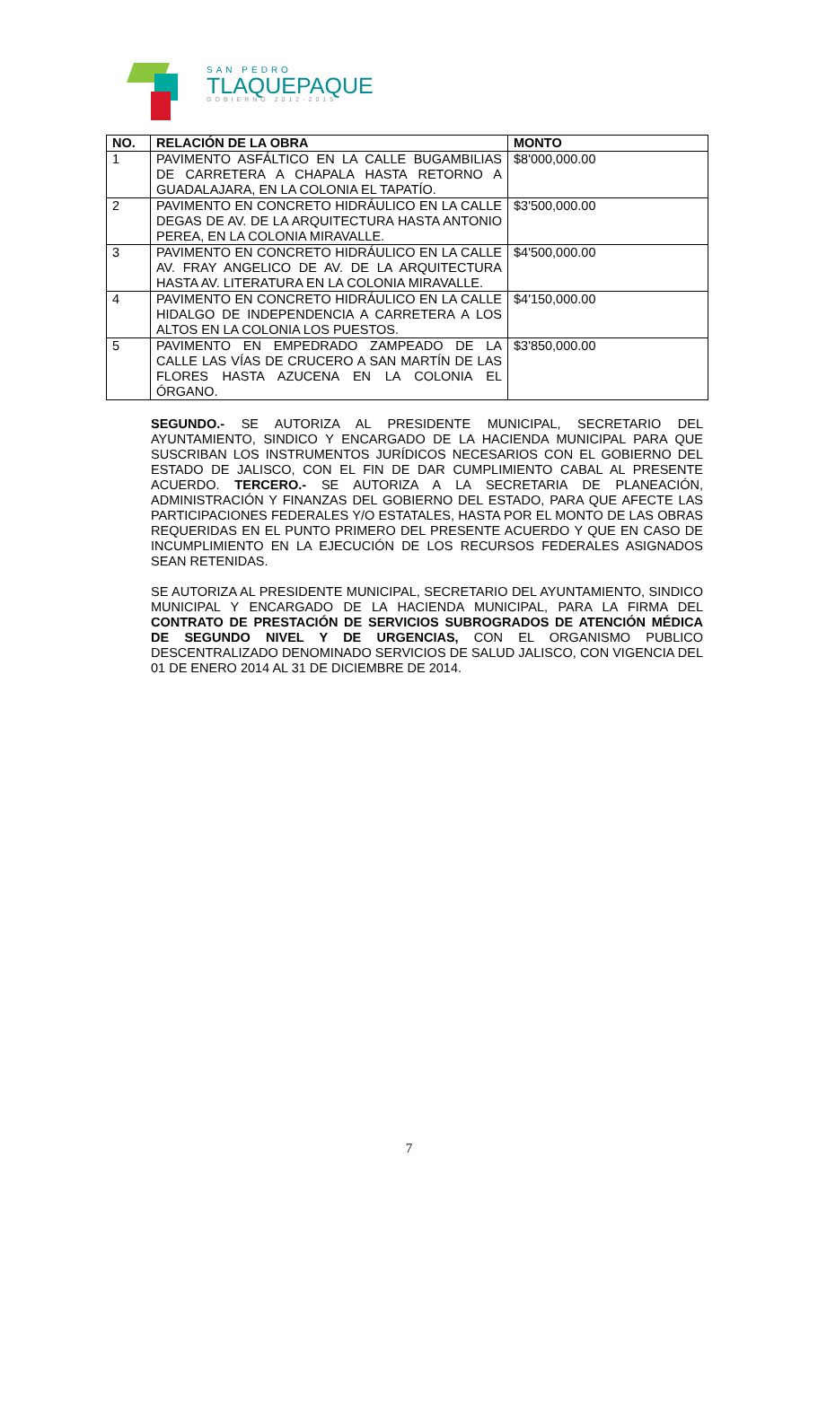SAN PEDRO
TLAQUEPAQUE
GOBIERNO 2012-2015
| NO. | RELACIÓN DE LA OBRA | MONTO |
| --- | --- | --- |
| 1 | PAVIMENTO ASFÁLTICO EN LA CALLE BUGAMBILIAS DE CARRETERA A CHAPALA HASTA RETORNO A GUADALAJARA, EN LA COLONIA EL TAPATÍO. | $8'000,000.00 |
| 2 | PAVIMENTO EN CONCRETO HIDRÁULICO EN LA CALLE DEGAS DE AV. DE LA ARQUITECTURA HASTA ANTONIO PEREA, EN LA COLONIA MIRAVALLE. | $3'500,000.00 |
| 3 | PAVIMENTO EN CONCRETO HIDRÁULICO EN LA CALLE AV. FRAY ANGELICO DE AV. DE LA ARQUITECTURA HASTA AV. LITERATURA EN LA COLONIA MIRAVALLE. | $4'500,000.00 |
| 4 | PAVIMENTO EN CONCRETO HIDRÁULICO EN LA CALLE HIDALGO DE INDEPENDENCIA A CARRETERA A LOS ALTOS EN LA COLONIA LOS PUESTOS. | $4'150,000.00 |
| 5 | PAVIMENTO EN EMPEDRADO ZAMPEADO DE LA CALLE LAS VÍAS DE CRUCERO A SAN MARTÍN DE LAS FLORES HASTA AZUCENA EN LA COLONIA EL ÓRGANO. | $3'850,000.00 |
SEGUNDO.- SE AUTORIZA AL PRESIDENTE MUNICIPAL, SECRETARIO DEL AYUNTAMIENTO, SINDICO Y ENCARGADO DE LA HACIENDA MUNICIPAL PARA QUE SUSCRIBAN LOS INSTRUMENTOS JURÍDICOS NECESARIOS CON EL GOBIERNO DEL ESTADO DE JALISCO, CON EL FIN DE DAR CUMPLIMIENTO CABAL AL PRESENTE ACUERDO. TERCERO.- SE AUTORIZA A LA SECRETARIA DE PLANEACIÓN, ADMINISTRACIÓN Y FINANZAS DEL GOBIERNO DEL ESTADO, PARA QUE AFECTE LAS PARTICIPACIONES FEDERALES Y/O ESTATALES, HASTA POR EL MONTO DE LAS OBRAS REQUERIDAS EN EL PUNTO PRIMERO DEL PRESENTE ACUERDO Y QUE EN CASO DE INCUMPLIMIENTO EN LA EJECUCIÓN DE LOS RECURSOS FEDERALES ASIGNADOS SEAN RETENIDAS.
SE AUTORIZA AL PRESIDENTE MUNICIPAL, SECRETARIO DEL AYUNTAMIENTO, SINDICO MUNICIPAL Y ENCARGADO DE LA HACIENDA MUNICIPAL, PARA LA FIRMA DEL CONTRATO DE PRESTACIÓN DE SERVICIOS SUBROGRADOS DE ATENCIÓN MÉDICA DE SEGUNDO NIVEL Y DE URGENCIAS, CON EL ORGANISMO PUBLICO DESCENTRALIZADO DENOMINADO SERVICIOS DE SALUD JALISCO, CON VIGENCIA DEL 01 DE ENERO 2014 AL 31 DE DICIEMBRE DE 2014.
7